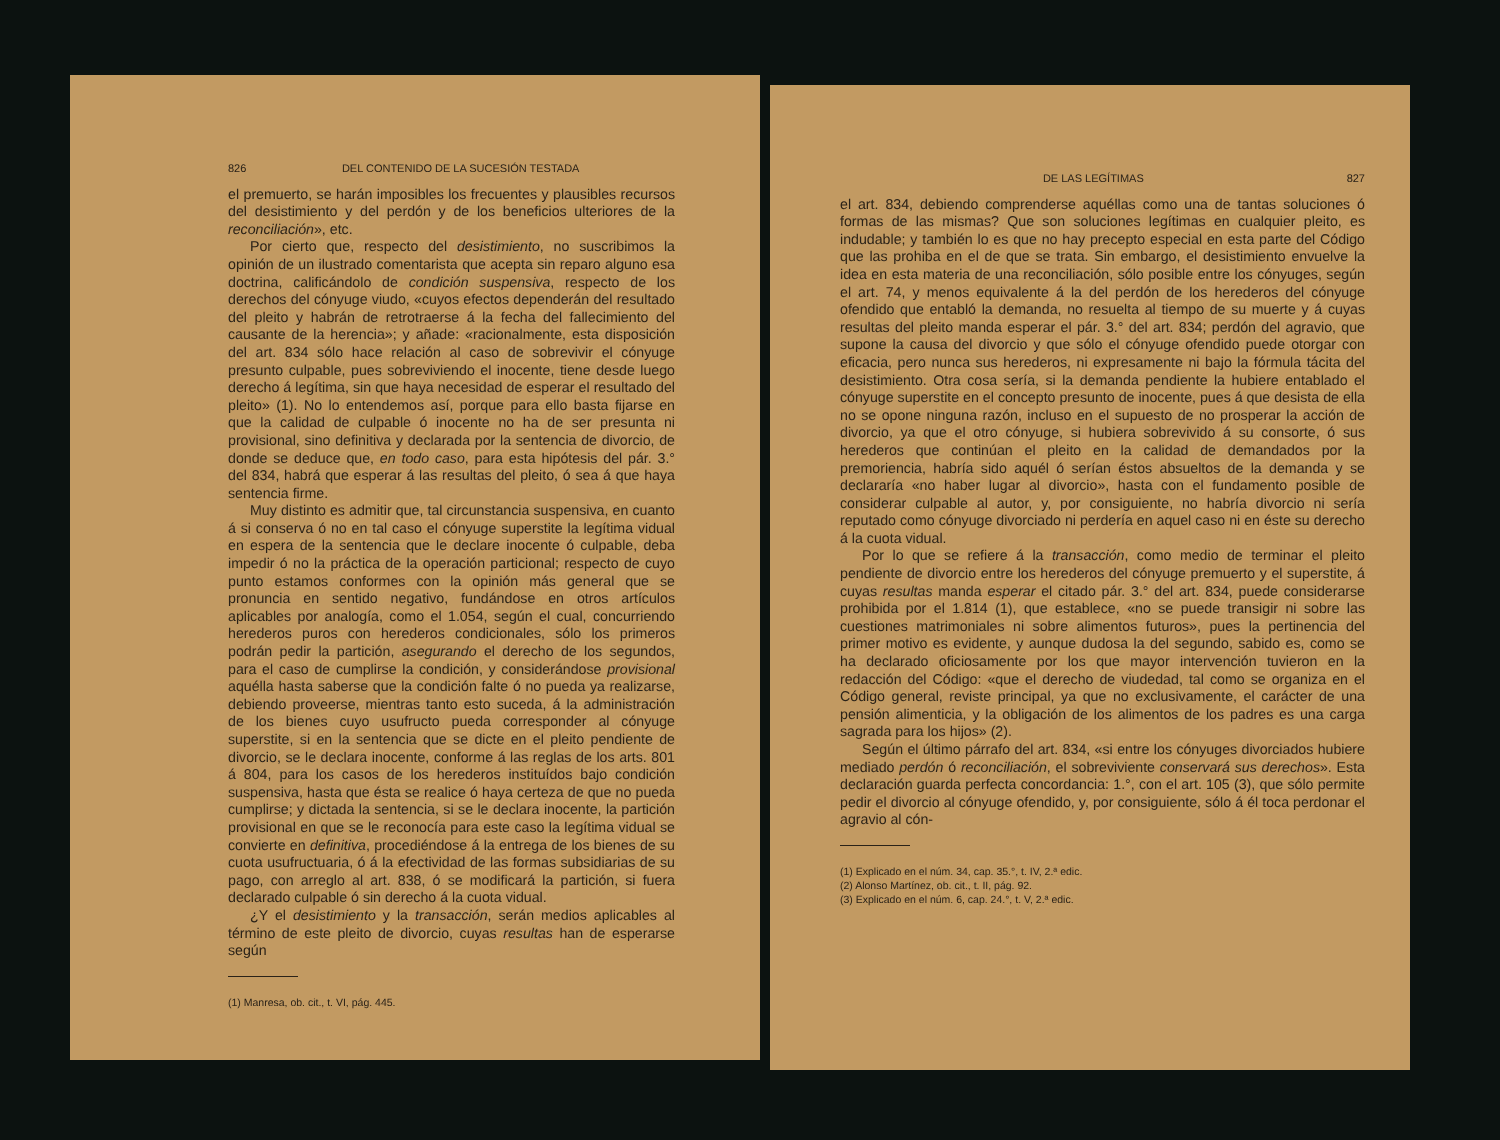826 DEL CONTENIDO DE LA SUCESIÓN TESTADA
el premuerto, se harán imposibles los frecuentes y plausibles recursos del desistimiento y del perdón y de los beneficios ulteriores de la reconciliación», etc.
Por cierto que, respecto del desistimiento, no suscribimos la opinión de un ilustrado comentarista que acepta sin reparo alguno esa doctrina, calificándolo de condición suspensiva, respecto de los derechos del cónyuge viudo, «cuyos efectos dependerán del resultado del pleito y habrán de retrotraerse á la fecha del fallecimiento del causante de la herencia»; y añade: «racionalmente, esta disposición del art. 834 sólo hace relación al caso de sobrevivir el cónyuge presunto culpable, pues sobreviviendo el inocente, tiene desde luego derecho á legítima, sin que haya necesidad de esperar el resultado del pleito» (1). No lo entendemos así, porque para ello basta fijarse en que la calidad de culpable ó inocente no ha de ser presunta ni provisional, sino definitiva y declarada por la sentencia de divorcio, de donde se deduce que, en todo caso, para esta hipótesis del pár. 3.° del 834, habrá que esperar á las resultas del pleito, ó sea á que haya sentencia firme.
Muy distinto es admitir que, tal circunstancia suspensiva, en cuanto á si conserva ó no en tal caso el cónyuge superstite la legítima vidual en espera de la sentencia que le declare inocente ó culpable, deba impedir ó no la práctica de la operación particional; respecto de cuyo punto estamos conformes con la opinión más general que se pronuncia en sentido negativo, fundándose en otros artículos aplicables por analogía, como el 1.054, según el cual, concurriendo herederos puros con herederos condicionales, sólo los primeros podrán pedir la partición, asegurando el derecho de los segundos, para el caso de cumplirse la condición, y considerándose provisional aquélla hasta saberse que la condición falte ó no pueda ya realizarse, debiendo proveerse, mientras tanto esto suceda, á la administración de los bienes cuyo usufructo pueda corresponder al cónyuge superstite, si en la sentencia que se dicte en el pleito pendiente de divorcio, se le declara inocente, conforme á las reglas de los arts. 801 á 804, para los casos de los herederos instituídos bajo condición suspensiva, hasta que ésta se realice ó haya certeza de que no pueda cumplirse; y dictada la sentencia, si se le declara inocente, la partición provisional en que se le reconocía para este caso la legítima vidual se convierte en definitiva, procediéndose á la entrega de los bienes de su cuota usufructuaria, ó á la efectividad de las formas subsidiarias de su pago, con arreglo al art. 838, ó se modificará la partición, si fuera declarado culpable ó sin derecho á la cuota vidual.
¿Y el desistimiento y la transacción, serán medios aplicables al término de este pleito de divorcio, cuyas resultas han de esperarse según
(1) Manresa, ob. cit., t. VI, pág. 445.
DE LAS LEGÍTIMAS 827
el art. 834, debiendo comprenderse aquéllas como una de tantas soluciones ó formas de las mismas? Que son soluciones legítimas en cualquier pleito, es indudable; y también lo es que no hay precepto especial en esta parte del Código que las prohiba en el de que se trata. Sin embargo, el desistimiento envuelve la idea en esta materia de una reconciliación, sólo posible entre los cónyuges, según el art. 74, y menos equivalente á la del perdón de los herederos del cónyuge ofendido que entabló la demanda, no resuelta al tiempo de su muerte y á cuyas resultas del pleito manda esperar el pár. 3.° del art. 834; perdón del agravio, que supone la causa del divorcio y que sólo el cónyuge ofendido puede otorgar con eficacia, pero nunca sus herederos, ni expresamente ni bajo la fórmula tácita del desistimiento. Otra cosa sería, si la demanda pendiente la hubiere entablado el cónyuge superstite en el concepto presunto de inocente, pues á que desista de ella no se opone ninguna razón, incluso en el supuesto de no prosperar la acción de divorcio, ya que el otro cónyuge, si hubiera sobrevivido á su consorte, ó sus herederos que continúan el pleito en la calidad de demandados por la premoriencia, habría sido aquél ó serían éstos absueltos de la demanda y se declararía «no haber lugar al divorcio», hasta con el fundamento posible de considerar culpable al autor, y, por consiguiente, no habría divorcio ni sería reputado como cónyuge divorciado ni perdería en aquel caso ni en éste su derecho á la cuota vidual.
Por lo que se refiere á la transacción, como medio de terminar el pleito pendiente de divorcio entre los herederos del cónyuge premuerto y el superstite, á cuyas resultas manda esperar el citado pár. 3.° del art. 834, puede considerarse prohibida por el 1.814 (1), que establece, «no se puede transigir ni sobre las cuestiones matrimoniales ni sobre alimentos futuros», pues la pertinencia del primer motivo es evidente, y aunque dudosa la del segundo, sabido es, como se ha declarado oficiosamente por los que mayor intervención tuvieron en la redacción del Código: «que el derecho de viudedad, tal como se organiza en el Código general, reviste principal, ya que no exclusivamente, el carácter de una pensión alimenticia, y la obligación de los alimentos de los padres es una carga sagrada para los hijos» (2).
Según el último párrafo del art. 834, «si entre los cónyuges divorciados hubiere mediado perdón ó reconciliación, el sobreviviente conservará sus derechos». Esta declaración guarda perfecta concordancia: 1.°, con el art. 105 (3), que sólo permite pedir el divorcio al cónyuge ofendido, y, por consiguiente, sólo á él toca perdonar el agravio al cón-
(1) Explicado en el núm. 34, cap. 35.°, t. IV, 2.ª edic.
(2) Alonso Martínez, ob. cit., t. II, pág. 92.
(3) Explicado en el núm. 6, cap. 24.°, t. V, 2.ª edic.